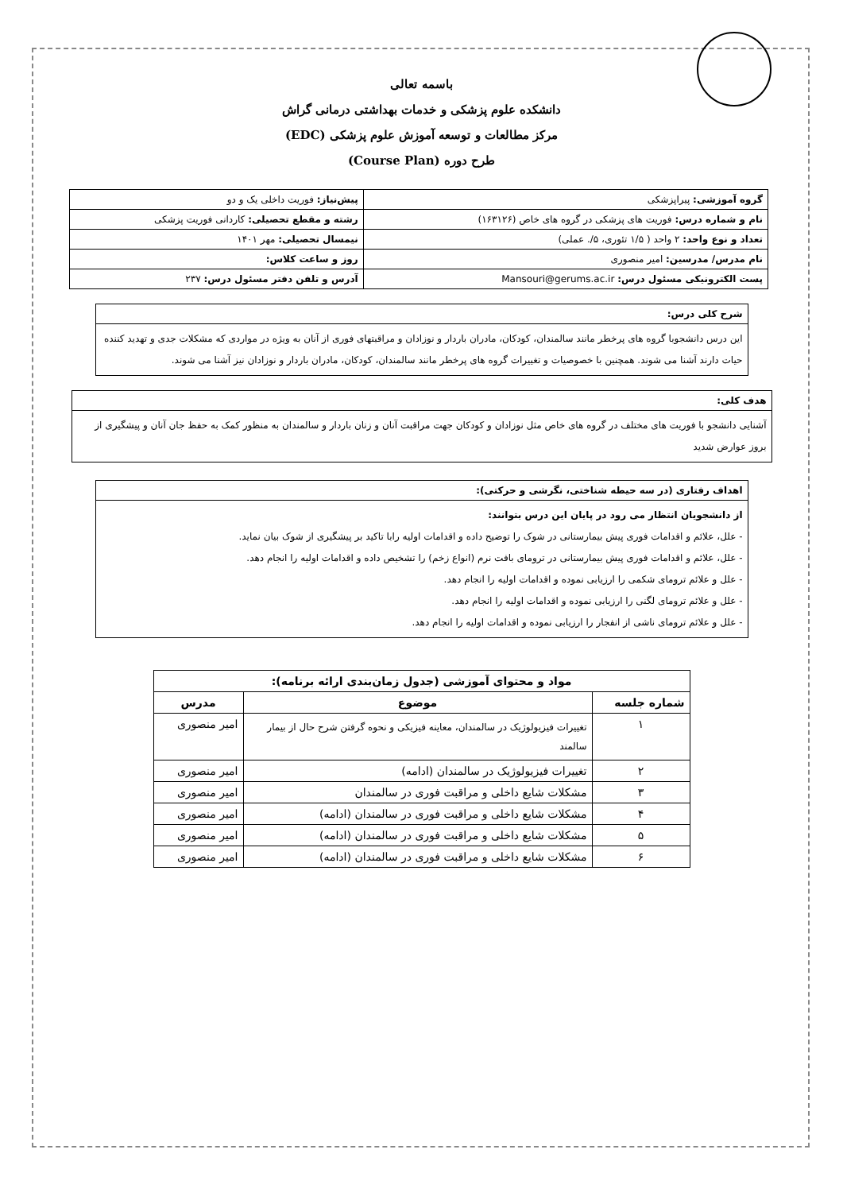باسمه تعالی
دانشکده علوم پزشکی و خدمات بهداشتی درمانی گراش
مرکز مطالعات و توسعه آموزش علوم پزشکی (EDC)
طرح دوره (Course Plan)
| گروه آموزشی: پیراپزشکی | پیش‌نیاز: فوریت داخلی یک و دو |
| نام و شماره درس: فوریت های پزشکی در گروه های خاص (۱۶۳۱۲۶) | رشته و مقطع تحصیلی: کاردانی فوریت پزشکی |
| تعداد و نوع واحد: ۲ واحد ( ۱/۵ تئوری، ۵/. عملی) | نیمسال تحصیلی: مهر ۱۴۰۱ |
| نام مدرس/ مدرسین: امیر منصوری | روز و ساعت کلاس: |
| پست الکترونیکی مسئول درس: Mansouri@gerums.ac.ir | آدرس و تلفن دفتر مسئول درس: ۲۳۷ |
شرح کلی درس:
این درس دانشجوبا گروه های پرخطر مانند سالمندان، کودکان، مادران باردار و نوزادان و مراقبتهای فوری از آنان به ویژه در مواردی که مشکلات جدی و تهدید کننده حیات دارند آشنا می شوند. همچنین با خصوصیات و تغییرات گروه های پرخطر مانند سالمندان، کودکان، مادران باردار و نوزادان نیز آشنا می شوند.
هدف کلی:
آشنایی دانشجو با فوریت های مختلف در گروه های خاص مثل نوزادان و کودکان جهت مراقبت آنان و زنان باردار و سالمندان به منظور کمک به حفظ جان آنان و پیشگیری از بروز عوارض شدید
اهداف رفتاری (در سه حیطه شناختی، نگرشی و حرکتی):
از دانشجویان انتظار می رود در پایان این درس بتوانند:
- علل، علائم و اقدامات فوری پیش بیمارستانی در شوک را توضیح داده و اقدامات اولیه رابا تاکید بر پیشگیری از شوک بیان نماید.
- علل، علائم و اقدامات فوری پیش بیمارستانی در ترومای بافت نرم (انواع زخم) را تشخیص داده و اقدامات اولیه را انجام دهد.
- علل و علائم ترومای شکمی را ارزیابی نموده و اقدامات اولیه را انجام دهد.
- علل و علائم ترومای لگنی را ارزیابی نموده و اقدامات اولیه را انجام دهد.
- علل و علائم ترومای ناشی از انفجار را ارزیابی نموده و اقدامات اولیه را انجام دهد.
| مواد و محتوای آموزشی (جدول زمان‌بندی ارائه برنامه): | | |
| --- | --- | --- |
| شماره جلسه | موضوع | مدرس |
| ۱ | تغییرات فیزیولوژیک در سالمندان، معاینه فیزیکی و نحوه گرفتن شرح حال از بیمار سالمند | امیر منصوری |
| ۲ | تغییرات فیزیولوژیک در سالمندان (ادامه) | امیر منصوری |
| ۳ | مشکلات شایع داخلی و مراقبت فوری در سالمندان | امیر منصوری |
| ۴ | مشکلات شایع داخلی و مراقبت فوری در سالمندان (ادامه) | امیر منصوری |
| ۵ | مشکلات شایع داخلی و مراقبت فوری در سالمندان (ادامه) | امیر منصوری |
| ۶ | مشکلات شایع داخلی و مراقبت فوری در سالمندان (ادامه) | امیر منصوری |